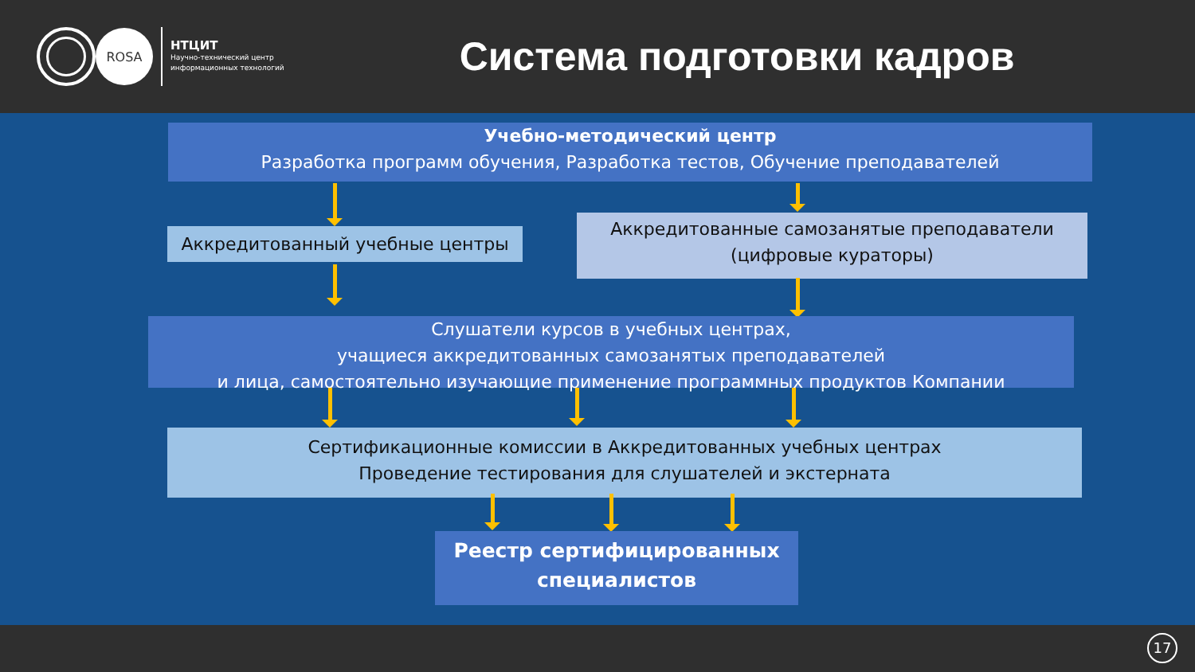ROSA
НТЦИТ
Научно-технический центр
информационных технологий
Система подготовки кадров
Учебно-методический центр
Разработка программ обучения, Разработка тестов, Обучение преподавателей
Аккредитованный учебные центры
Аккредитованные самозанятые преподаватели
(цифровые кураторы)
Слушатели курсов в учебных центрах,
учащиеся аккредитованных самозанятых преподавателей
и лица, самостоятельно изучающие применение программных продуктов Компании
Сертификационные комиссии в Аккредитованных учебных центрах
Проведение тестирования для слушателей и экстерната
Реестр сертифицированных
специалистов
17